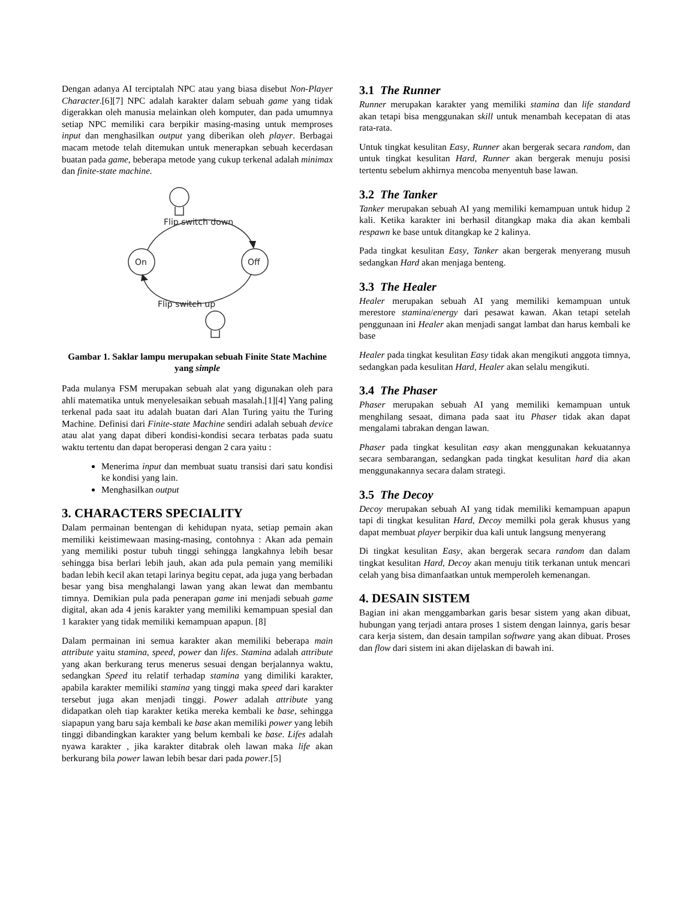Dengan adanya AI terciptalah NPC atau yang biasa disebut Non-Player Character.[6][7] NPC adalah karakter dalam sebuah game yang tidak digerakkan oleh manusia melainkan oleh komputer, dan pada umumnya setiap NPC memiliki cara berpikir masing-masing untuk memproses input dan menghasilkan output yang diberikan oleh player. Berbagai macam metode telah ditemukan untuk menerapkan sebuah kecerdasan buatan pada game, beberapa metode yang cukup terkenal adalah minimax dan finite-state machine.
On
Off
Flip switch down
Flip switch up
Gambar 1. Saklar lampu merupakan sebuah Finite State Machine yang simple
Pada mulanya FSM merupakan sebuah alat yang digunakan oleh para ahli matematika untuk menyelesaikan sebuah masalah.[1][4] Yang paling terkenal pada saat itu adalah buatan dari Alan Turing yaitu the Turing Machine. Definisi dari Finite-state Machine sendiri adalah sebuah device atau alat yang dapat diberi kondisi-kondisi secara terbatas pada suatu waktu tertentu dan dapat beroperasi dengan 2 cara yaitu :
Menerima input dan membuat suatu transisi dari satu kondisi ke kondisi yang lain.
Menghasilkan output
3. CHARACTERS SPECIALITY
Dalam permainan bentengan di kehidupan nyata, setiap pemain akan memiliki keistimewaan masing-masing, contohnya : Akan ada pemain yang memiliki postur tubuh tinggi sehingga langkahnya lebih besar sehingga bisa berlari lebih jauh, akan ada pula pemain yang memiliki badan lebih kecil akan tetapi larinya begitu cepat, ada juga yang berbadan besar yang bisa menghalangi lawan yang akan lewat dan membantu timnya. Demikian pula pada penerapan game ini menjadi sebuah game digital, akan ada 4 jenis karakter yang memiliki kemampuan spesial dan 1 karakter yang tidak memiliki kemampuan apapun. [8]
Dalam permainan ini semua karakter akan memiliki beberapa main attribute yaitu stamina, speed, power dan lifes. Stamina adalah attribute yang akan berkurang terus menerus sesuai dengan berjalannya waktu, sedangkan Speed itu relatif terhadap stamina yang dimiliki karakter, apabila karakter memiliki stamina yang tinggi maka speed dari karakter tersebut juga akan menjadi tinggi. Power adalah attribute yang didapatkan oleh tiap karakter ketika mereka kembali ke base, sehingga siapapun yang baru saja kembali ke base akan memiliki power yang lebih tinggi dibandingkan karakter yang belum kembali ke base. Lifes adalah nyawa karakter , jika karakter ditabrak oleh lawan maka life akan berkurang bila power lawan lebih besar dari pada power.[5]
3.1 The Runner
Runner merupakan karakter yang memiliki stamina dan life standard akan tetapi bisa menggunakan skill untuk menambah kecepatan di atas rata-rata.
Untuk tingkat kesulitan Easy, Runner akan bergerak secara random, dan untuk tingkat kesulitan Hard, Runner akan bergerak menuju posisi tertentu sebelum akhirnya mencoba menyentuh base lawan.
3.2 The Tanker
Tanker merupakan sebuah AI yang memiliki kemampuan untuk hidup 2 kali. Ketika karakter ini berhasil ditangkap maka dia akan kembali respawn ke base untuk ditangkap ke 2 kalinya.
Pada tingkat kesulitan Easy, Tanker akan bergerak menyerang musuh sedangkan Hard akan menjaga benteng.
3.3 The Healer
Healer merupakan sebuah AI yang memiliki kemampuan untuk merestore stamina/energy dari pesawat kawan. Akan tetapi setelah penggunaan ini Healer akan menjadi sangat lambat dan harus kembali ke base
Healer pada tingkat kesulitan Easy tidak akan mengikuti anggota timnya, sedangkan pada kesulitan Hard, Healer akan selalu mengikuti.
3.4 The Phaser
Phaser merupakan sebuah AI yang memiliki kemampuan untuk menghilang sesaat, dimana pada saat itu Phaser tidak akan dapat mengalami tabrakan dengan lawan.
Phaser pada tingkat kesulitan easy akan menggunakan kekuatannya secara sembarangan, sedangkan pada tingkat kesulitan hard dia akan menggunakannya secara dalam strategi.
3.5 The Decoy
Decoy merupakan sebuah AI yang tidak memiliki kemampuan apapun tapi di tingkat kesulitan Hard, Decoy memilki pola gerak khusus yang dapat membuat player berpikir dua kali untuk langsung menyerang
Di tingkat kesulitan Easy, akan bergerak secara random dan dalam tingkat kesulitan Hard, Decoy akan menuju titik terkanan untuk mencari celah yang bisa dimanfaatkan untuk memperoleh kemenangan.
4. DESAIN SISTEM
Bagian ini akan menggambarkan garis besar sistem yang akan dibuat, hubungan yang terjadi antara proses 1 sistem dengan lainnya, garis besar cara kerja sistem, dan desain tampilan software yang akan dibuat. Proses dan flow dari sistem ini akan dijelaskan di bawah ini.